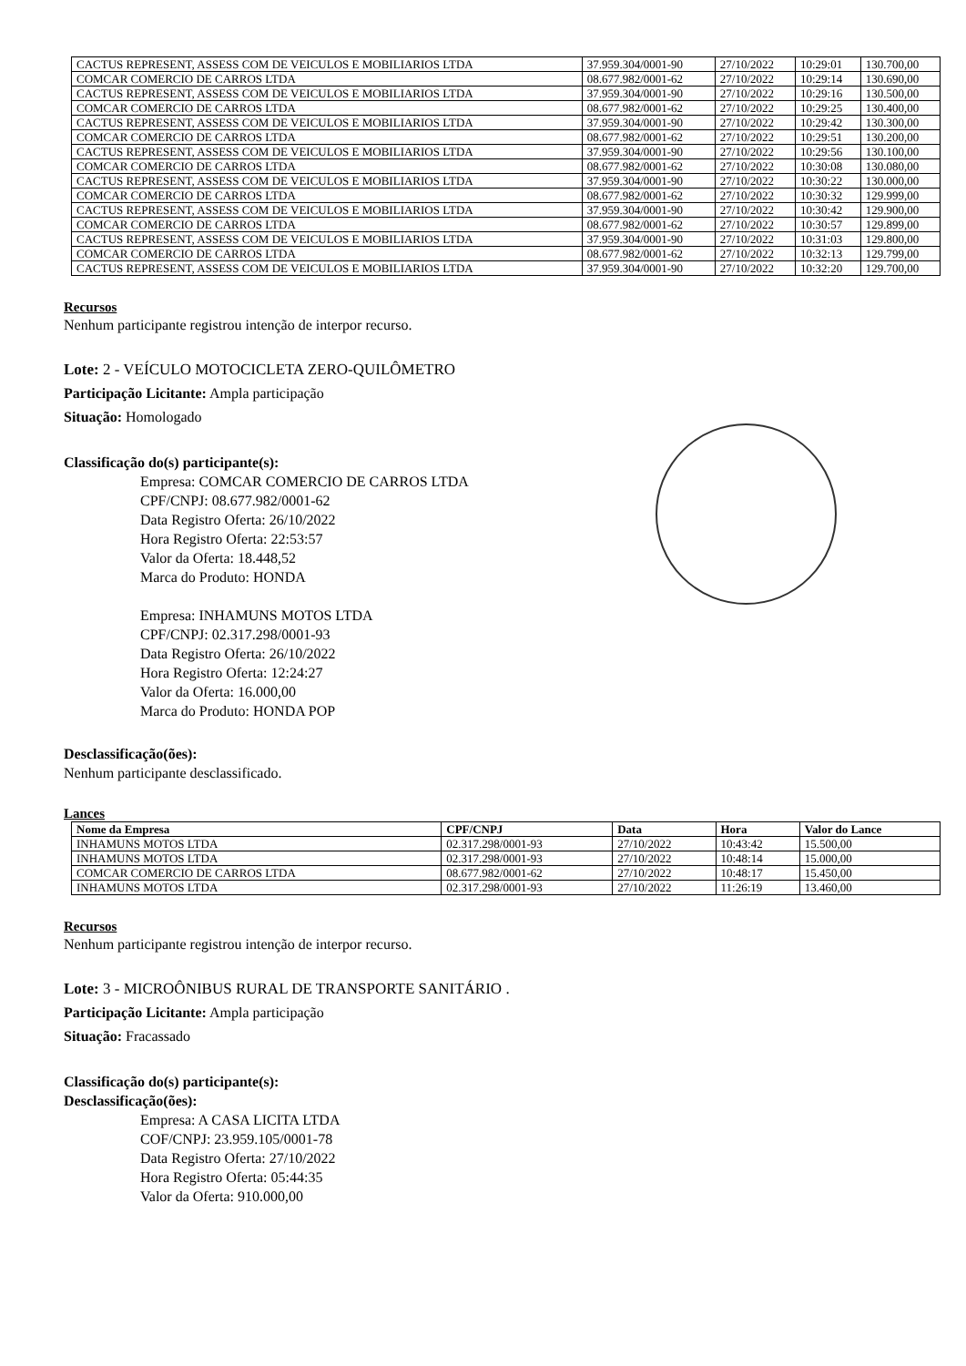| CACTUS REPRESENT, ASSESS COM DE VEICULOS E MOBILIARIOS LTDA | 37.959.304/0001-90 | 27/10/2022 | 10:29:01 | 130.700,00 |
| COMCAR COMERCIO DE CARROS LTDA | 08.677.982/0001-62 | 27/10/2022 | 10:29:14 | 130.690,00 |
| CACTUS REPRESENT, ASSESS COM DE VEICULOS E MOBILIARIOS LTDA | 37.959.304/0001-90 | 27/10/2022 | 10:29:16 | 130.500,00 |
| COMCAR COMERCIO DE CARROS LTDA | 08.677.982/0001-62 | 27/10/2022 | 10:29:25 | 130.400,00 |
| CACTUS REPRESENT, ASSESS COM DE VEICULOS E MOBILIARIOS LTDA | 37.959.304/0001-90 | 27/10/2022 | 10:29:42 | 130.300,00 |
| COMCAR COMERCIO DE CARROS LTDA | 08.677.982/0001-62 | 27/10/2022 | 10:29:51 | 130.200,00 |
| CACTUS REPRESENT, ASSESS COM DE VEICULOS E MOBILIARIOS LTDA | 37.959.304/0001-90 | 27/10/2022 | 10:29:56 | 130.100,00 |
| COMCAR COMERCIO DE CARROS LTDA | 08.677.982/0001-62 | 27/10/2022 | 10:30:08 | 130.080,00 |
| CACTUS REPRESENT, ASSESS COM DE VEICULOS E MOBILIARIOS LTDA | 37.959.304/0001-90 | 27/10/2022 | 10:30:22 | 130.000,00 |
| COMCAR COMERCIO DE CARROS LTDA | 08.677.982/0001-62 | 27/10/2022 | 10:30:32 | 129.999,00 |
| CACTUS REPRESENT, ASSESS COM DE VEICULOS E MOBILIARIOS LTDA | 37.959.304/0001-90 | 27/10/2022 | 10:30:42 | 129.900,00 |
| COMCAR COMERCIO DE CARROS LTDA | 08.677.982/0001-62 | 27/10/2022 | 10:30:57 | 129.899,00 |
| CACTUS REPRESENT, ASSESS COM DE VEICULOS E MOBILIARIOS LTDA | 37.959.304/0001-90 | 27/10/2022 | 10:31:03 | 129.800,00 |
| COMCAR COMERCIO DE CARROS LTDA | 08.677.982/0001-62 | 27/10/2022 | 10:32:13 | 129.799,00 |
| CACTUS REPRESENT, ASSESS COM DE VEICULOS E MOBILIARIOS LTDA | 37.959.304/0001-90 | 27/10/2022 | 10:32:20 | 129.700,00 |
Recursos
Nenhum participante registrou intenção de interpor recurso.
Lote: 2 - VEÍCULO MOTOCICLETA ZERO-QUILÔMETRO
Participação Licitante: Ampla participação
Situação: Homologado
Classificação do(s) participante(s):
Empresa: COMCAR COMERCIO DE CARROS LTDA
CPF/CNPJ: 08.677.982/0001-62
Data Registro Oferta: 26/10/2022
Hora Registro Oferta: 22:53:57
Valor da Oferta: 18.448,52
Marca do Produto: HONDA
Empresa: INHAMUNS MOTOS LTDA
CPF/CNPJ: 02.317.298/0001-93
Data Registro Oferta: 26/10/2022
Hora Registro Oferta: 12:24:27
Valor da Oferta: 16.000,00
Marca do Produto: HONDA POP
Desclassificação(ões):
Nenhum participante desclassificado.
Lances
| Nome da Empresa | CPF/CNPJ | Data | Hora | Valor do Lance |
| --- | --- | --- | --- | --- |
| INHAMUNS MOTOS LTDA | 02.317.298/0001-93 | 27/10/2022 | 10:43:42 | 15.500,00 |
| INHAMUNS MOTOS LTDA | 02.317.298/0001-93 | 27/10/2022 | 10:48:14 | 15.000,00 |
| COMCAR COMERCIO DE CARROS LTDA | 08.677.982/0001-62 | 27/10/2022 | 10:48:17 | 15.450,00 |
| INHAMUNS MOTOS LTDA | 02.317.298/0001-93 | 27/10/2022 | 11:26:19 | 13.460,00 |
Recursos
Nenhum participante registrou intenção de interpor recurso.
Lote: 3 - MICROÔNIBUS RURAL DE TRANSPORTE SANITÁRIO .
Participação Licitante: Ampla participação
Situação: Fracassado
Classificação do(s) participante(s):
Desclassificação(ões):
Empresa: A CASA LICITA LTDA
COF/CNPJ: 23.959.105/0001-78
Data Registro Oferta: 27/10/2022
Hora Registro Oferta: 05:44:35
Valor da Oferta: 910.000,00